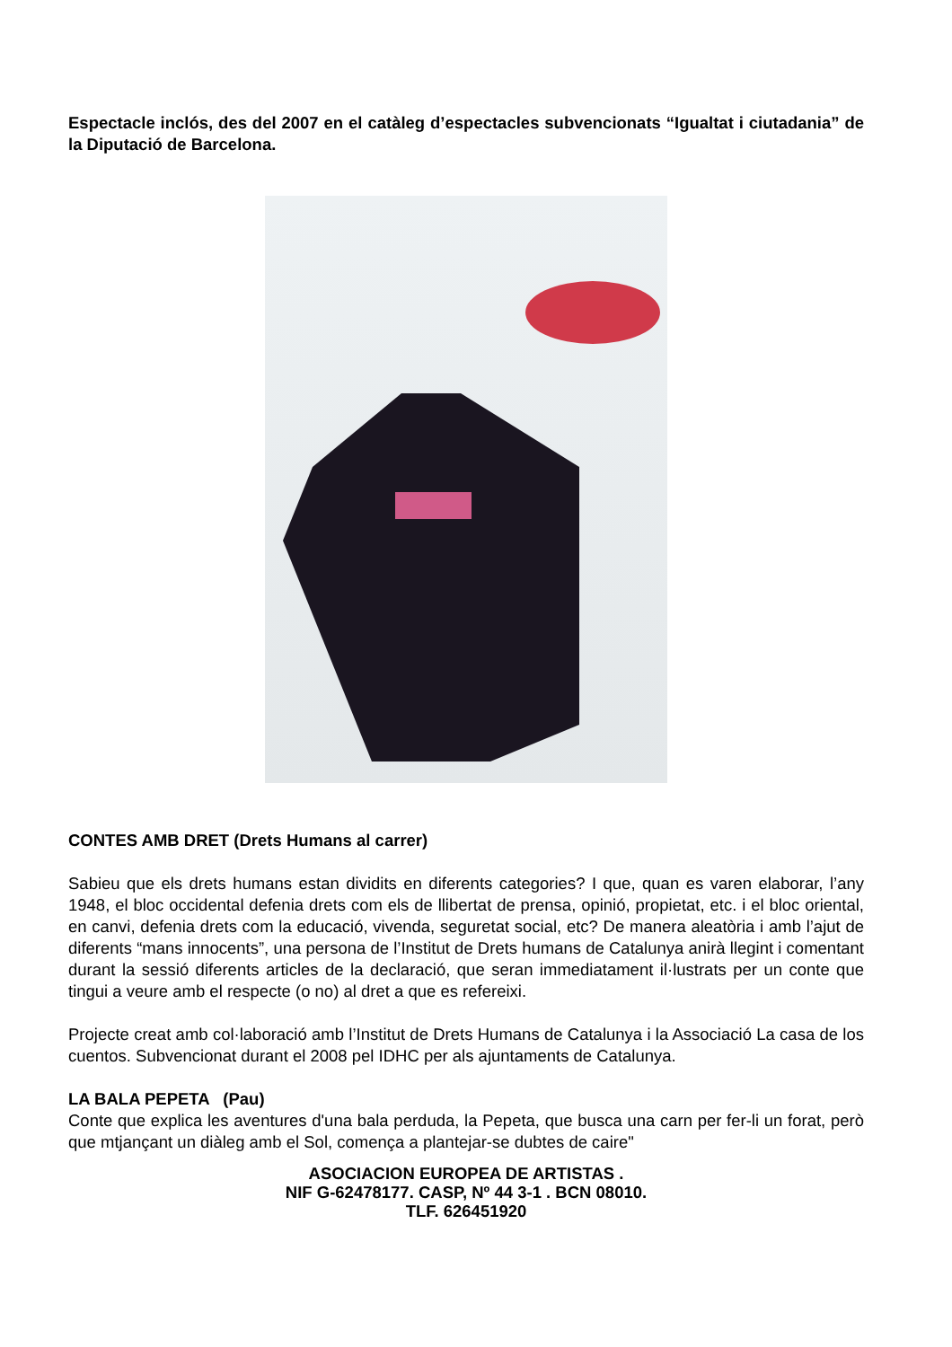Espectacle inclós, des del 2007 en el catàleg d’espectacles subvencionats “Igualtat i ciutadania” de la Diputació de Barcelona.
CONTES AMB DRET (Drets Humans al carrer)
Sabieu que els drets humans estan dividits en diferents categories? I que, quan es varen elaborar, l’any 1948, el bloc occidental defenia drets com els de llibertat de prensa, opinió, propietat, etc. i el bloc oriental, en canvi, defenia drets com la educació, vivenda, seguretat social, etc? De manera aleatòria i amb l’ajut de diferents “mans innocents”, una persona de l’Institut de Drets humans de Catalunya anirà llegint i comentant durant la sessió diferents articles de la declaració, que seran immediatament il·lustrats per un conte que tingui a veure amb el respecte (o no) al dret a que es refereixi.
Projecte creat amb col·laboració amb l’Institut de Drets Humans de Catalunya i la Associació La casa de los cuentos. Subvencionat durant el 2008 pel IDHC per als ajuntaments de Catalunya.
LA BALA PEPETA (Pau)
Conte que explica les aventures d'una bala perduda, la Pepeta, que busca una carn per fer-li un forat, però que mtjançant un diàleg amb el Sol, comença a plantejar-se dubtes de caire"
ASOCIACION EUROPEA DE ARTISTAS .
NIF G-62478177. CASP, Nº 44 3-1 . BCN 08010.
TLF. 626451920